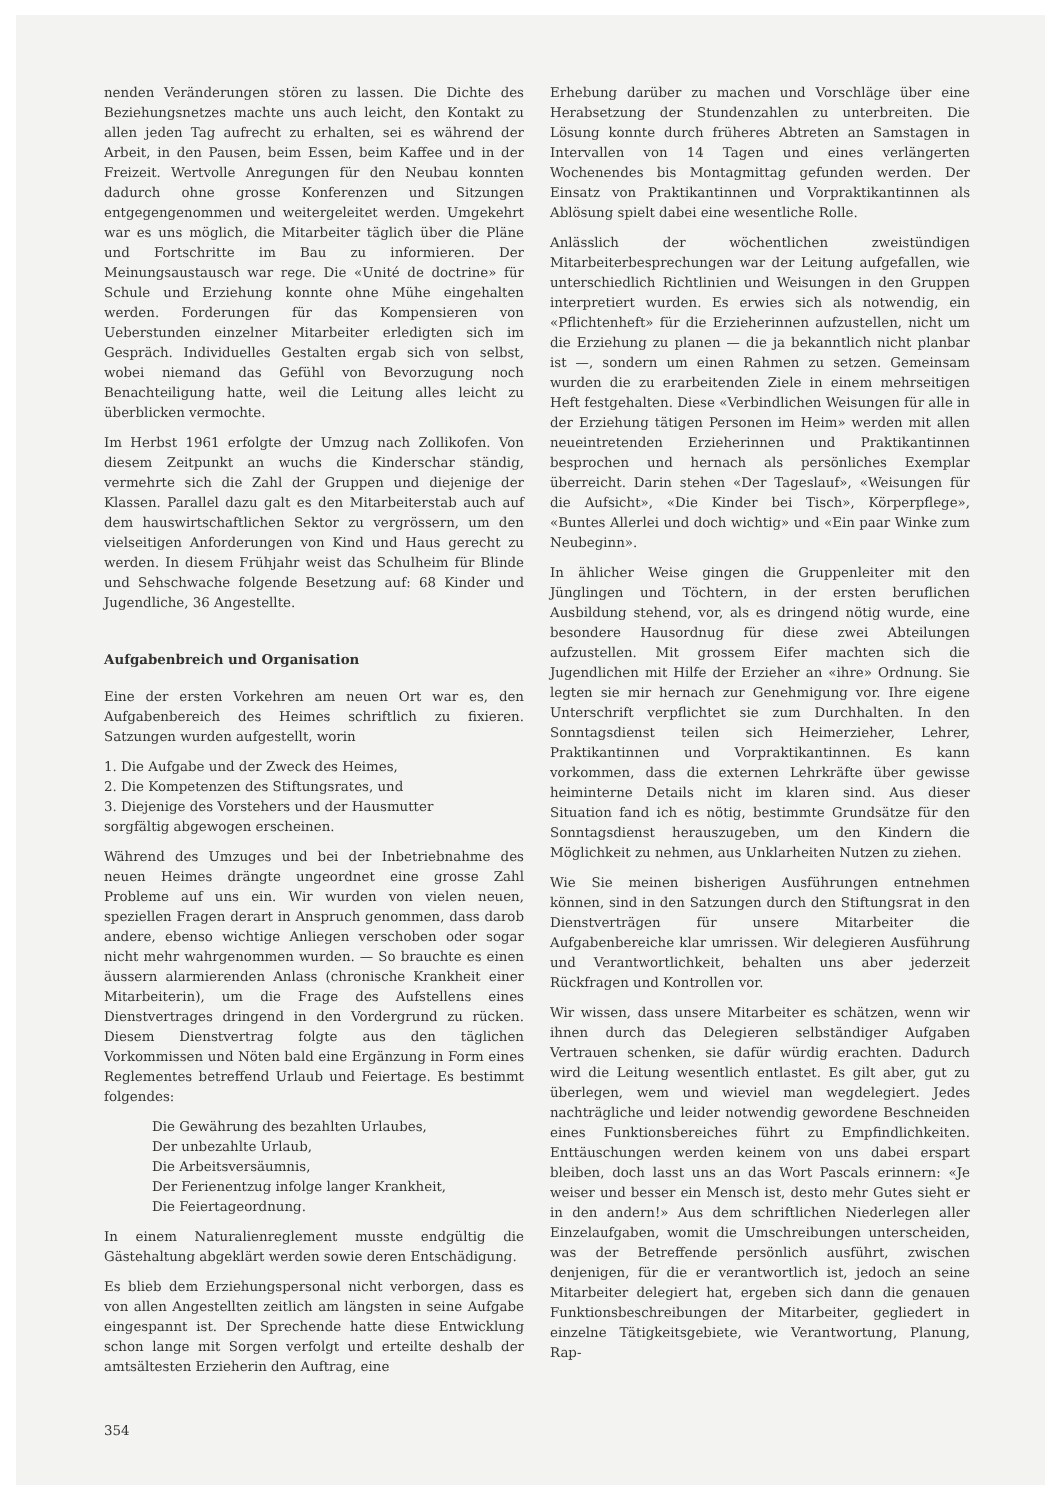nenden Veränderungen stören zu lassen. Die Dichte des Beziehungsnetzes machte uns auch leicht, den Kontakt zu allen jeden Tag aufrecht zu erhalten, sei es während der Arbeit, in den Pausen, beim Essen, beim Kaffee und in der Freizeit. Wertvolle Anregungen für den Neubau konnten dadurch ohne grosse Konferenzen und Sitzungen entgegengenommen und weitergeleitet werden. Umgekehrt war es uns möglich, die Mitarbeiter täglich über die Pläne und Fortschritte im Bau zu informieren. Der Meinungsaustausch war rege. Die «Unité de doctrine» für Schule und Erziehung konnte ohne Mühe eingehalten werden. Forderungen für das Kompensieren von Ueberstunden einzelner Mitarbeiter erledigten sich im Gespräch. Individuelles Gestalten ergab sich von selbst, wobei niemand das Gefühl von Bevorzugung noch Benachteiligung hatte, weil die Leitung alles leicht zu überblicken vermochte.
Im Herbst 1961 erfolgte der Umzug nach Zollikofen. Von diesem Zeitpunkt an wuchs die Kinderschar ständig, vermehrte sich die Zahl der Gruppen und diejenige der Klassen. Parallel dazu galt es den Mitarbeiterstab auch auf dem hauswirtschaftlichen Sektor zu vergrössern, um den vielseitigen Anforderungen von Kind und Haus gerecht zu werden. In diesem Frühjahr weist das Schulheim für Blinde und Sehschwache folgende Besetzung auf: 68 Kinder und Jugendliche, 36 Angestellte.
Aufgabenbreich und Organisation
Eine der ersten Vorkehren am neuen Ort war es, den Aufgabenbereich des Heimes schriftlich zu fixieren. Satzungen wurden aufgestellt, worin
1. Die Aufgabe und der Zweck des Heimes,
2. Die Kompetenzen des Stiftungsrates, und
3. Diejenige des Vorstehers und der Hausmutter
sorgfältig abgewogen erscheinen.
Während des Umzuges und bei der Inbetriebnahme des neuen Heimes drängte ungeordnet eine grosse Zahl Probleme auf uns ein. Wir wurden von vielen neuen, speziellen Fragen derart in Anspruch genommen, dass darob andere, ebenso wichtige Anliegen verschoben oder sogar nicht mehr wahrgenommen wurden. — So brauchte es einen äussern alarmierenden Anlass (chronische Krankheit einer Mitarbeiterin), um die Frage des Aufstellens eines Dienstvertrages dringend in den Vordergrund zu rücken. Diesem Dienstvertrag folgte aus den täglichen Vorkommissen und Nöten bald eine Ergänzung in Form eines Reglementes betreffend Urlaub und Feiertage. Es bestimmt folgendes:
Die Gewährung des bezahlten Urlaubes,
Der unbezahlte Urlaub,
Die Arbeitsversäumnis,
Der Ferienentzug infolge langer Krankheit,
Die Feiertageordnung.
In einem Naturalienreglement musste endgültig die Gästehaltung abgeklärt werden sowie deren Entschädigung.
Es blieb dem Erziehungspersonal nicht verborgen, dass es von allen Angestellten zeitlich am längsten in seine Aufgabe eingespannt ist. Der Sprechende hatte diese Entwicklung schon lange mit Sorgen verfolgt und erteilte deshalb der amtsältesten Erzieherin den Auftrag, eine
354
Erhebung darüber zu machen und Vorschläge über eine Herabsetzung der Stundenzahlen zu unterbreiten. Die Lösung konnte durch früheres Abtreten an Samstagen in Intervallen von 14 Tagen und eines verlängerten Wochenendes bis Montagmittag gefunden werden. Der Einsatz von Praktikantinnen und Vorpraktikantinnen als Ablösung spielt dabei eine wesentliche Rolle.
Anlässlich der wöchentlichen zweistündigen Mitarbeiterbesprechungen war der Leitung aufgefallen, wie unterschiedlich Richtlinien und Weisungen in den Gruppen interpretiert wurden. Es erwies sich als notwendig, ein «Pflichtenheft» für die Erzieherinnen aufzustellen, nicht um die Erziehung zu planen — die ja bekanntlich nicht planbar ist —, sondern um einen Rahmen zu setzen. Gemeinsam wurden die zu erarbeitenden Ziele in einem mehrseitigen Heft festgehalten. Diese «Verbindlichen Weisungen für alle in der Erziehung tätigen Personen im Heim» werden mit allen neueintretenden Erzieherinnen und Praktikantinnen besprochen und hernach als persönliches Exemplar überreicht. Darin stehen «Der Tageslauf», «Weisungen für die Aufsicht», «Die Kinder bei Tisch», Körperpflege», «Buntes Allerlei und doch wichtig» und «Ein paar Winke zum Neubeginn».
In ählicher Weise gingen die Gruppenleiter mit den Jünglingen und Töchtern, in der ersten beruflichen Ausbildung stehend, vor, als es dringend nötig wurde, eine besondere Hausordnug für diese zwei Abteilungen aufzustellen. Mit grossem Eifer machten sich die Jugendlichen mit Hilfe der Erzieher an «ihre» Ordnung. Sie legten sie mir hernach zur Genehmigung vor. Ihre eigene Unterschrift verpflichtet sie zum Durchhalten. In den Sonntagsdienst teilen sich Heimerzieher, Lehrer, Praktikantinnen und Vorpraktikantinnen. Es kann vorkommen, dass die externen Lehrkräfte über gewisse heiminterne Details nicht im klaren sind. Aus dieser Situation fand ich es nötig, bestimmte Grundsätze für den Sonntagsdienst herauszugeben, um den Kindern die Möglichkeit zu nehmen, aus Unklarheiten Nutzen zu ziehen.
Wie Sie meinen bisherigen Ausführungen entnehmen können, sind in den Satzungen durch den Stiftungsrat in den Dienstverträgen für unsere Mitarbeiter die Aufgabenbereiche klar umrissen. Wir delegieren Ausführung und Verantwortlichkeit, behalten uns aber jederzeit Rückfragen und Kontrollen vor.
Wir wissen, dass unsere Mitarbeiter es schätzen, wenn wir ihnen durch das Delegieren selbständiger Aufgaben Vertrauen schenken, sie dafür würdig erachten. Dadurch wird die Leitung wesentlich entlastet. Es gilt aber, gut zu überlegen, wem und wieviel man wegdelegiert. Jedes nachträgliche und leider notwendig gewordene Beschneiden eines Funktionsbereiches führt zu Empfindlichkeiten. Enttäuschungen werden keinem von uns dabei erspart bleiben, doch lasst uns an das Wort Pascals erinnern: «Je weiser und besser ein Mensch ist, desto mehr Gutes sieht er in den andern!» Aus dem schriftlichen Niederlegen aller Einzelaufgaben, womit die Umschreibungen unterscheiden, was der Betreffende persönlich ausführt, zwischen denjenigen, für die er verantwortlich ist, jedoch an seine Mitarbeiter delegiert hat, ergeben sich dann die genauen Funktionsbeschreibungen der Mitarbeiter, gegliedert in einzelne Tätigkeitsgebiete, wie Verantwortung, Planung, Rap-